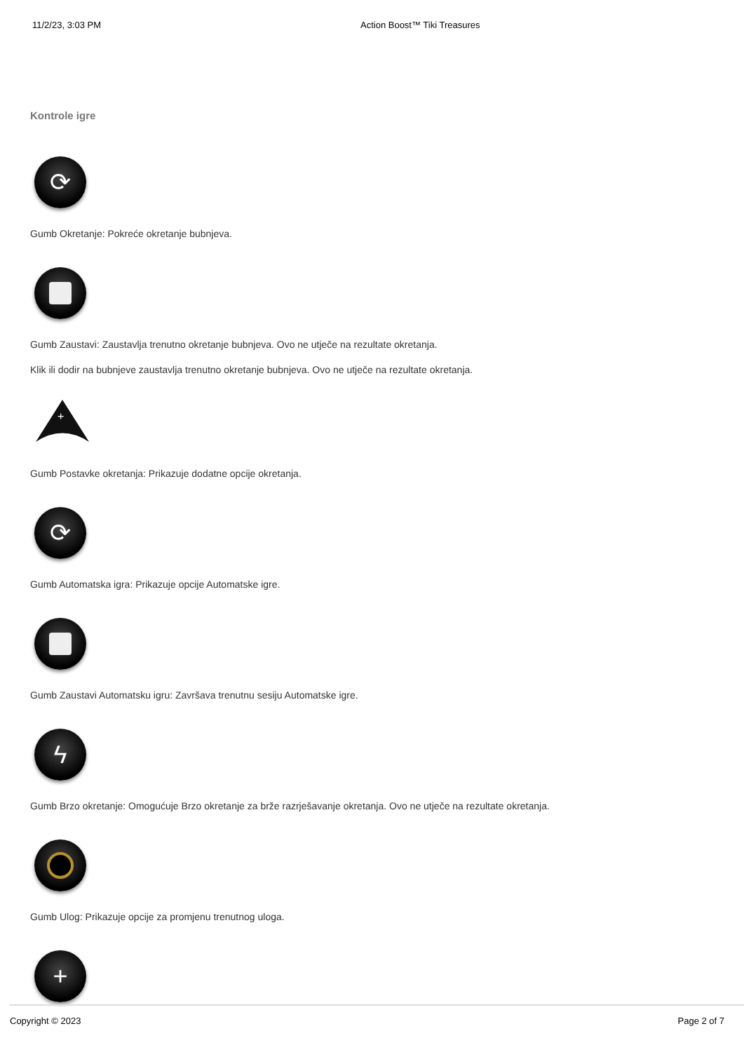11/2/23, 3:03 PM Action Boost™ Tiki Treasures
Kontrole igre
⟳
Gumb Okretanje: Pokreće okretanje bubnjeva.
Gumb Zaustavi: Zaustavlja trenutno okretanje bubnjeva. Ovo ne utječe na rezultate okretanja.
Klik ili dodir na bubnjeve zaustavlja trenutno okretanje bubnjeva. Ovo ne utječe na rezultate okretanja.
+
Gumb Postavke okretanja: Prikazuje dodatne opcije okretanja.
⟳
Gumb Automatska igra: Prikazuje opcije Automatske igre.
Gumb Zaustavi Automatsku igru: Završava trenutnu sesiju Automatske igre.
ϟ
Gumb Brzo okretanje: Omogućuje Brzo okretanje za brže razrješavanje okretanja. Ovo ne utječe na rezultate okretanja.
Gumb Ulog: Prikazuje opcije za promjenu trenutnog uloga.
+
Copyright © 2023 Page 2 of 7